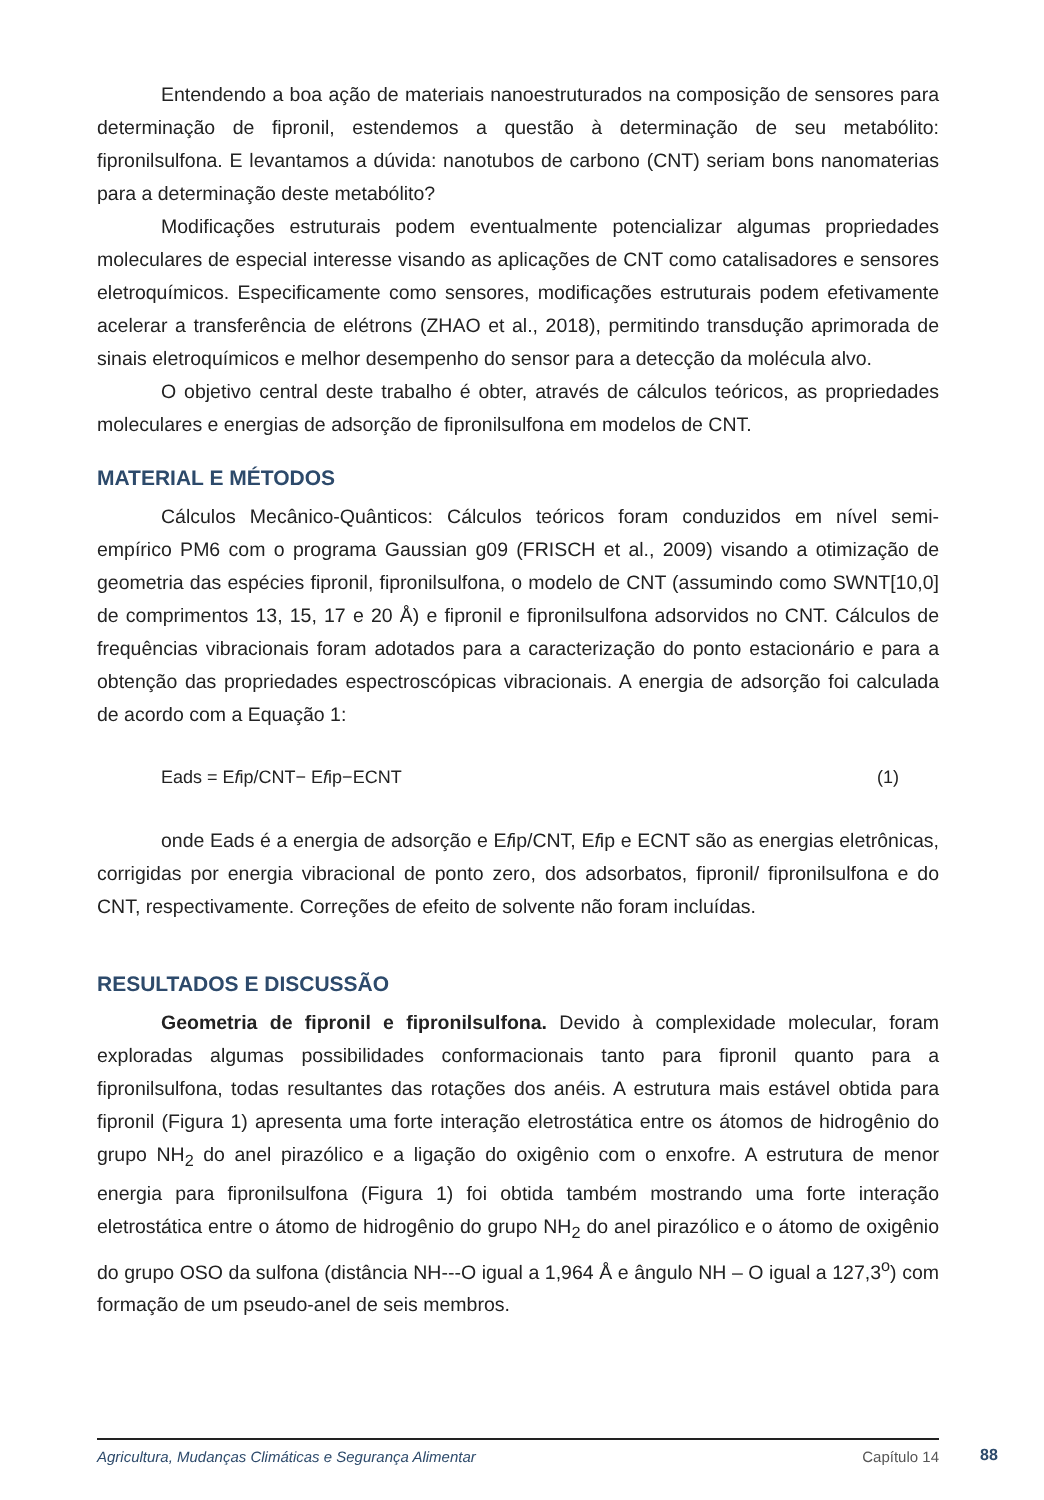Entendendo a boa ação de materiais nanoestruturados na composição de sensores para determinação de fipronil, estendemos a questão à determinação de seu metabólito: fipronilsulfona. E levantamos a dúvida: nanotubos de carbono (CNT) seriam bons nanomaterias para a determinação deste metabólito?
Modificações estruturais podem eventualmente potencializar algumas propriedades moleculares de especial interesse visando as aplicações de CNT como catalisadores e sensores eletroquímicos. Especificamente como sensores, modificações estruturais podem efetivamente acelerar a transferência de elétrons (ZHAO et al., 2018), permitindo transdução aprimorada de sinais eletroquímicos e melhor desempenho do sensor para a detecção da molécula alvo.
O objetivo central deste trabalho é obter, através de cálculos teóricos, as propriedades moleculares e energias de adsorção de fipronilsulfona em modelos de CNT.
MATERIAL E MÉTODOS
Cálculos Mecânico-Quânticos: Cálculos teóricos foram conduzidos em nível semi-empírico PM6 com o programa Gaussian g09 (FRISCH et al., 2009) visando a otimização de geometria das espécies fipronil, fipronilsulfona, o modelo de CNT (assumindo como SWNT[10,0] de comprimentos 13, 15, 17 e 20 Å) e fipronil e fipronilsulfona adsorvidos no CNT. Cálculos de frequências vibracionais foram adotados para a caracterização do ponto estacionário e para a obtenção das propriedades espectroscópicas vibracionais. A energia de adsorção foi calculada de acordo com a Equação 1:
Eads = Efip/CNT− Efip−ECNT (1)
onde Eads é a energia de adsorção e Efip/CNT, Efip e ECNT são as energias eletrônicas, corrigidas por energia vibracional de ponto zero, dos adsorbatos, fipronil/ fipronilsulfona e do CNT, respectivamente. Correções de efeito de solvente não foram incluídas.
RESULTADOS E DISCUSSÃO
Geometria de fipronil e fipronilsulfona. Devido à complexidade molecular, foram exploradas algumas possibilidades conformacionais tanto para fipronil quanto para a fipronilsulfona, todas resultantes das rotações dos anéis. A estrutura mais estável obtida para fipronil (Figura 1) apresenta uma forte interação eletrostática entre os átomos de hidrogênio do grupo NH<sub>2</sub> do anel pirazólico e a ligação do oxigênio com o enxofre. A estrutura de menor energia para fipronilsulfona (Figura 1) foi obtida também mostrando uma forte interação eletrostática entre o átomo de hidrogênio do grupo NH<sub>2</sub> do anel pirazólico e o átomo de oxigênio do grupo OSO da sulfona (distância NH---O igual a 1,964 Å e ângulo NH – O igual a 127,3<sup>o</sup>) com formação de um pseudo-anel de seis membros.
Agricultura, Mudanças Climáticas e Segurança Alimentar Capítulo 14 88